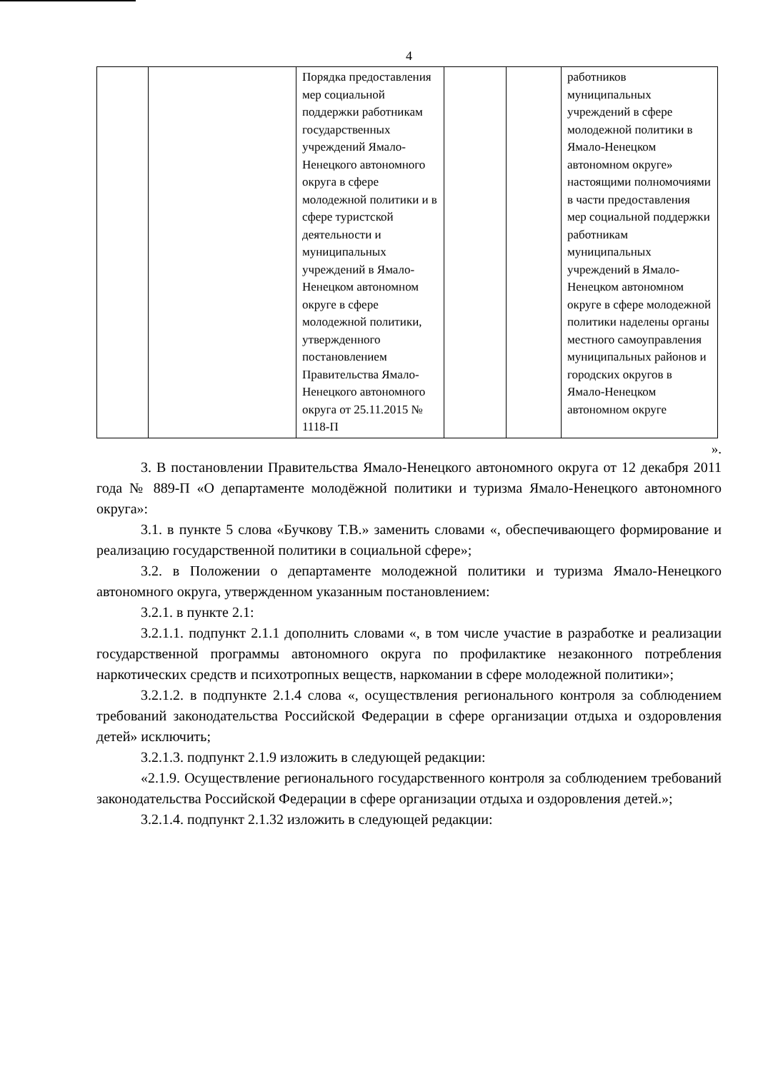4
| | | Порядка предоставления мер социальной поддержки работникам государственных учреждений Ямало-Ненецкого автономного округа в сфере молодежной политики и в сфере туристской деятельности и муниципальных учреждений в Ямало-Ненецком автономном округе в сфере молодежной политики, утвержденного постановлением Правительства Ямало-Ненецкого автономного округа от 25.11.2015 № 1118-П | | | работников муниципальных учреждений в сфере молодежной политики в Ямало-Ненецком автономном округе» настоящими полномочиями в части предоставления мер социальной поддержки работникам муниципальных учреждений в Ямало-Ненецком автономном округе в сфере молодежной политики наделены органы местного самоуправления муниципальных районов и городских округов в Ямало-Ненецком автономном округе |
».
3. В постановлении Правительства Ямало-Ненецкого автономного округа от 12 декабря 2011 года № 889-П «О департаменте молодёжной политики и туризма Ямало-Ненецкого автономного округа»:
3.1. в пункте 5 слова «Бучкову Т.В.» заменить словами «, обеспечивающего формирование и реализацию государственной политики в социальной сфере»;
3.2. в Положении о департаменте молодежной политики и туризма Ямало-Ненецкого автономного округа, утвержденном указанным постановлением:
3.2.1. в пункте 2.1:
3.2.1.1. подпункт 2.1.1 дополнить словами «, в том числе участие в разработке и реализации государственной программы автономного округа по профилактике незаконного потребления наркотических средств и психотропных веществ, наркомании в сфере молодежной политики»;
3.2.1.2. в подпункте 2.1.4 слова «, осуществления регионального контроля за соблюдением требований законодательства Российской Федерации в сфере организации отдыха и оздоровления детей» исключить;
3.2.1.3. подпункт 2.1.9 изложить в следующей редакции:
«2.1.9. Осуществление регионального государственного контроля за соблюдением требований законодательства Российской Федерации в сфере организации отдыха и оздоровления детей.»;
3.2.1.4. подпункт 2.1.32 изложить в следующей редакции: